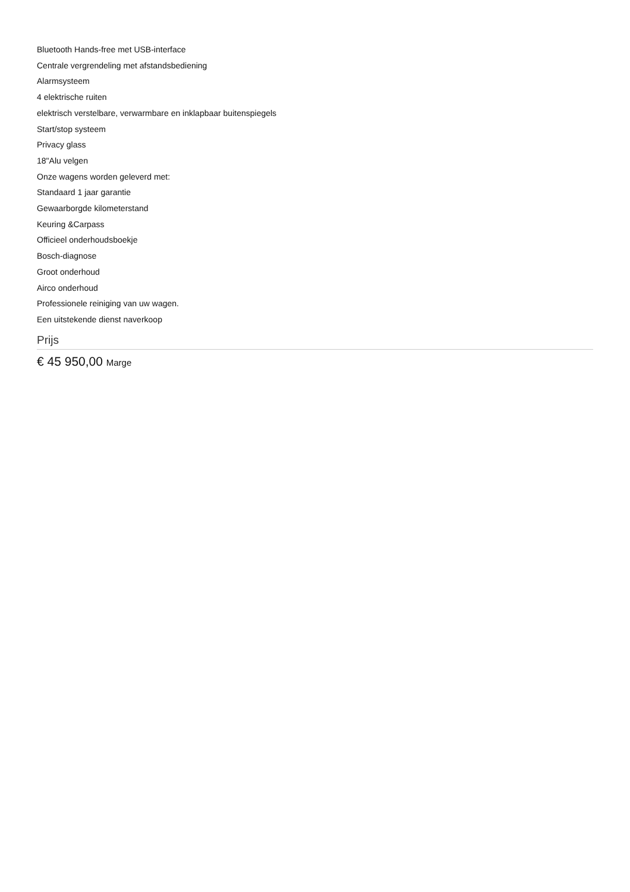Bluetooth Hands-free met USB-interface
Centrale vergrendeling met afstandsbediening
Alarmsysteem
4 elektrische ruiten
elektrisch verstelbare, verwarmbare en inklapbaar buitenspiegels
Start/stop systeem
Privacy glass
18"Alu velgen
Onze wagens worden geleverd met:
Standaard 1 jaar garantie
Gewaarborgde kilometerstand
Keuring &Carpass
Officieel onderhoudsboekje
Bosch-diagnose
Groot onderhoud
Airco onderhoud
Professionele reiniging van uw wagen.
Een uitstekende dienst naverkoop
Prijs
€ 45 950,00 Marge